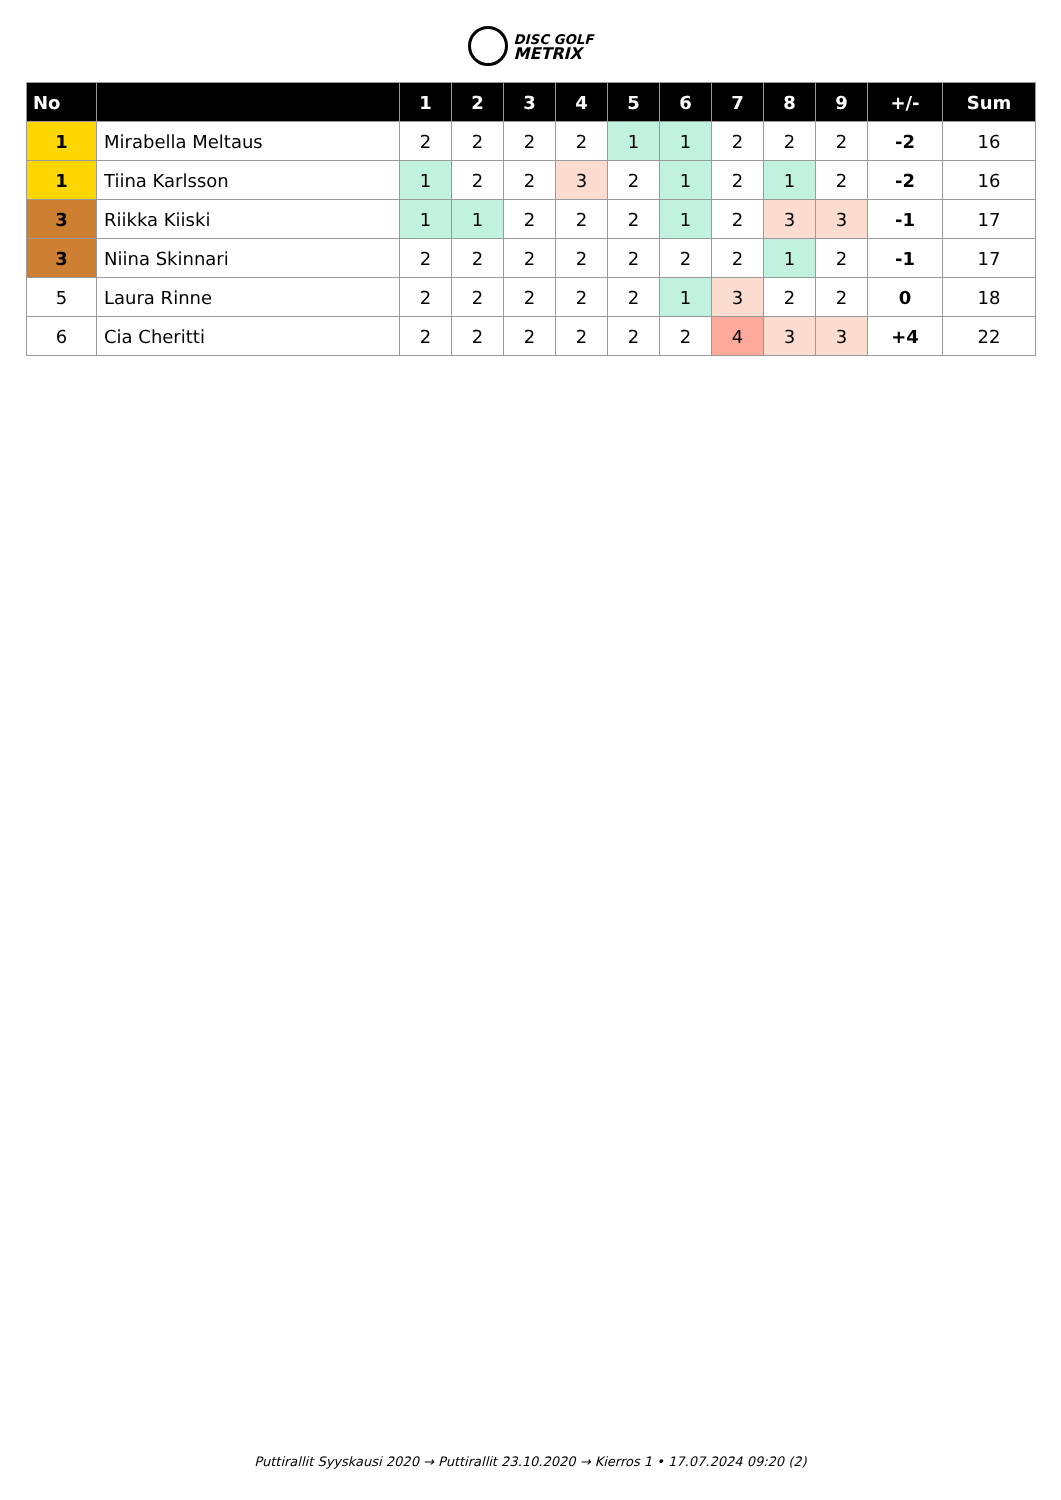DISC GOLF
METRIX
| No | | 1 | 2 | 3 | 4 | 5 | 6 | 7 | 8 | 9 | +/- | Sum |
| --- | --- | --- | --- | --- | --- | --- | --- | --- | --- | --- | --- | --- |
| 1 | Mirabella Meltaus | 2 | 2 | 2 | 2 | 1 | 1 | 2 | 2 | 2 | -2 | 16 |
| 1 | Tiina Karlsson | 1 | 2 | 2 | 3 | 2 | 1 | 2 | 1 | 2 | -2 | 16 |
| 3 | Riikka Kiiski | 1 | 1 | 2 | 2 | 2 | 1 | 2 | 3 | 3 | -1 | 17 |
| 3 | Niina Skinnari | 2 | 2 | 2 | 2 | 2 | 2 | 2 | 1 | 2 | -1 | 17 |
| 5 | Laura Rinne | 2 | 2 | 2 | 2 | 2 | 1 | 3 | 2 | 2 | 0 | 18 |
| 6 | Cia Cheritti | 2 | 2 | 2 | 2 | 2 | 2 | 4 | 3 | 3 | +4 | 22 |
Puttirallit Syyskausi 2020 → Puttirallit 23.10.2020 → Kierros 1 • 17.07.2024 09:20 (2)